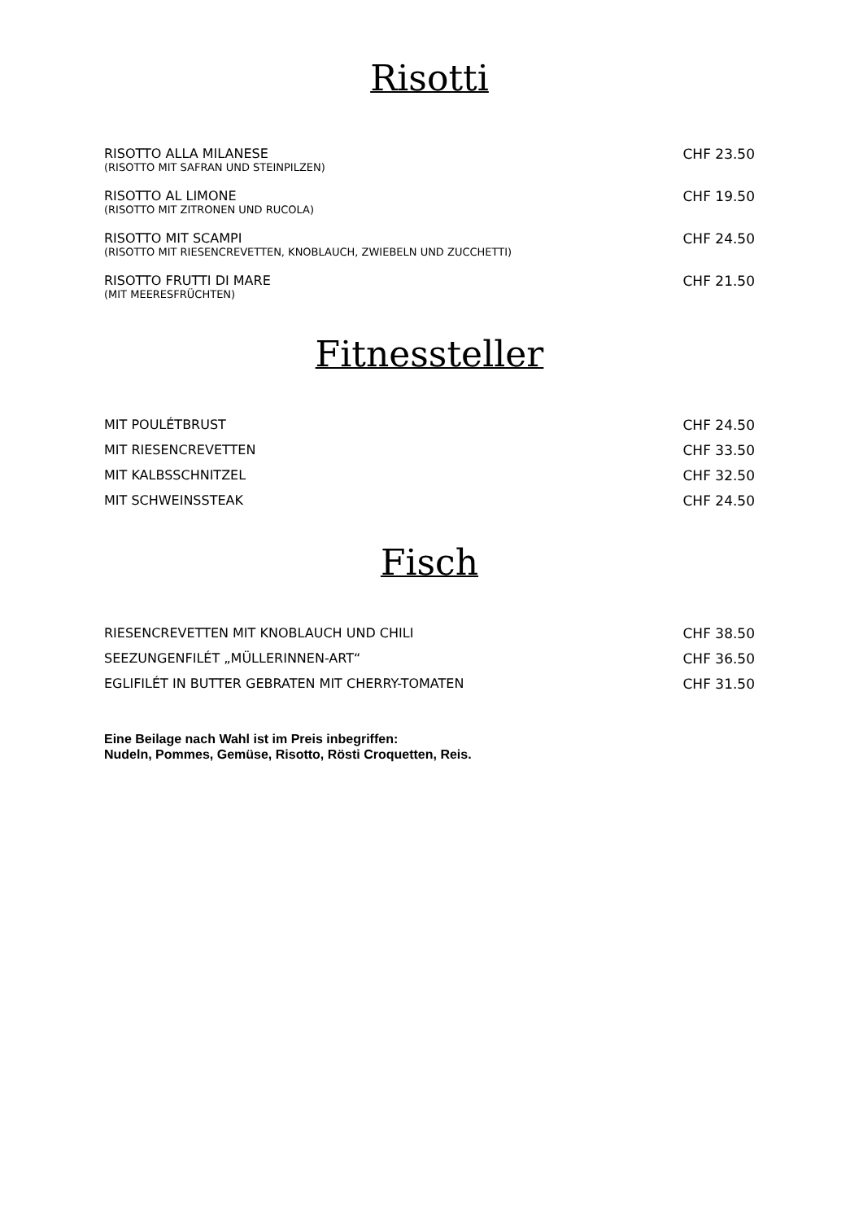Risotti
| RISOTTO ALLA MILANESE (RISOTTO MIT SAFRAN UND STEINPILZEN) | CHF 23.50 |
| RISOTTO AL LIMONE (RISOTTO MIT ZITRONEN UND RUCOLA) | CHF 19.50 |
| RISOTTO MIT SCAMPI (RISOTTO MIT RIESENCREVETTEN, KNOBLAUCH, ZWIEBELN UND ZUCCHETTI) | CHF 24.50 |
| RISOTTO FRUTTI DI MARE (MIT MEERESFRÜCHTEN) | CHF 21.50 |
Fitnessteller
| MIT POULÉTBRUST | CHF 24.50 |
| MIT RIESENCREVETTEN | CHF 33.50 |
| MIT KALBSSCHNITZEL | CHF 32.50 |
| MIT SCHWEINSSTEAK | CHF 24.50 |
Fisch
| RIESENCREVETTEN MIT KNOBLAUCH UND CHILI | CHF 38.50 |
| SEEZUNGENFILÉT „MÜLLERINNEN-ART“ | CHF 36.50 |
| EGLIFILÉT IN BUTTER GEBRATEN MIT CHERRY-TOMATEN | CHF 31.50 |
Eine Beilage nach Wahl ist im Preis inbegriffen:
Nudeln, Pommes, Gemüse, Risotto, Rösti Croquetten, Reis.